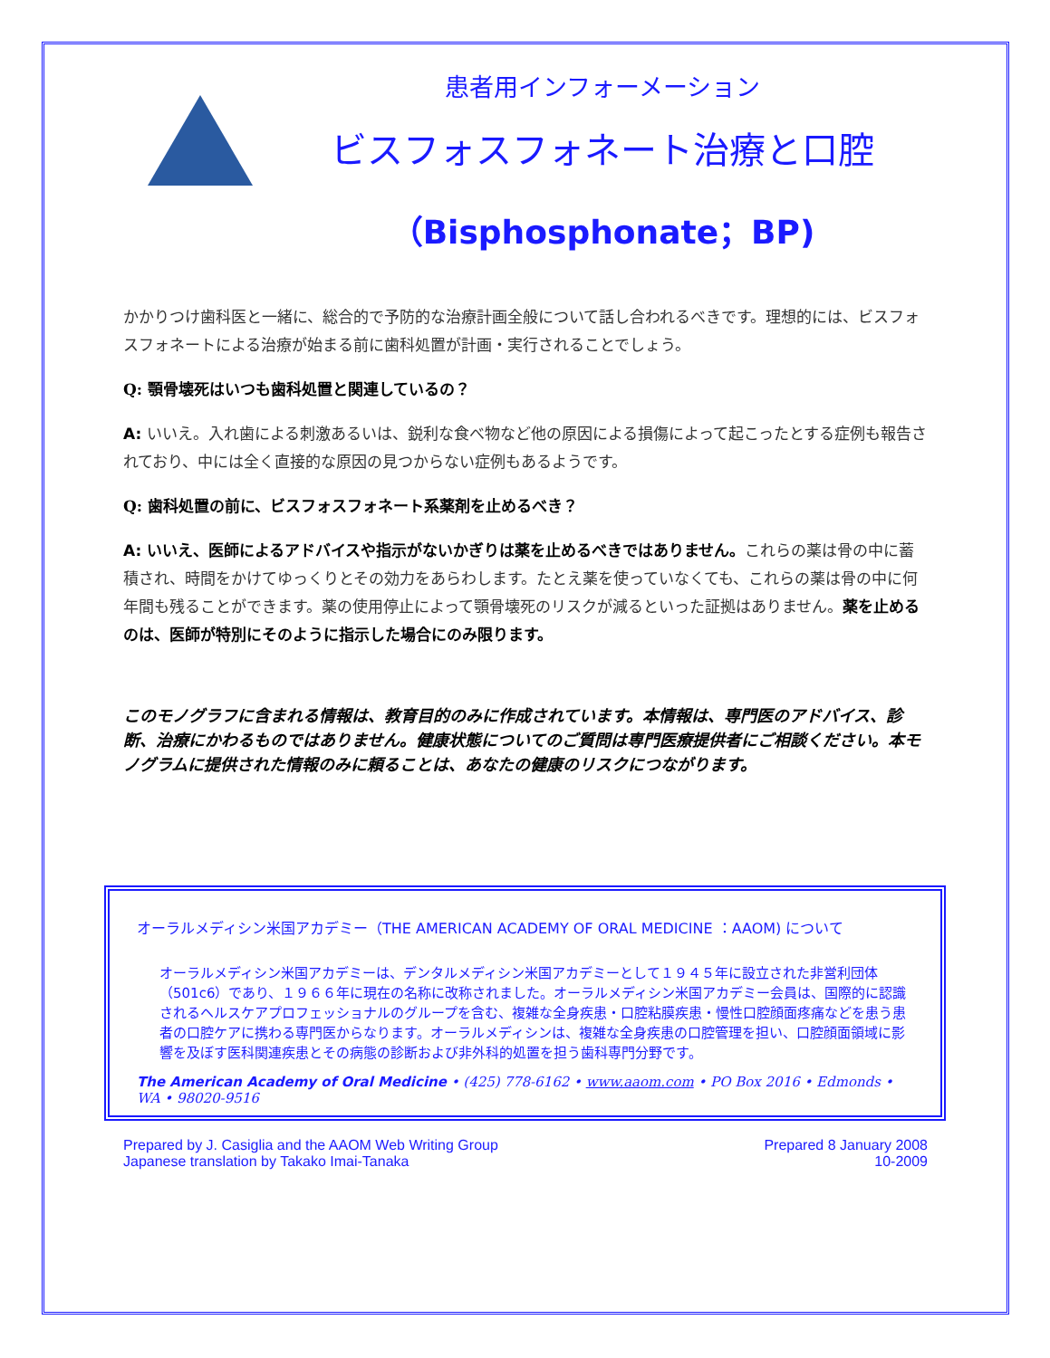患者用インフォーメーション
ビスフォスフォネート治療と口腔
（Bisphosphonate；BP)
かかりつけ歯科医と一緒に、総合的で予防的な治療計画全般について話し合われるべきです。理想的には、ビスフォスフォネートによる治療が始まる前に歯科処置が計画・実行されることでしょう。
Q: 顎骨壊死はいつも歯科処置と関連しているの？
A: いいえ。入れ歯による刺激あるいは、鋭利な食べ物など他の原因による損傷によって起こったとする症例も報告されており、中には全く直接的な原因の見つからない症例もあるようです。
Q: 歯科処置の前に、ビスフォスフォネート系薬剤を止めるべき？
A: いいえ、医師によるアドバイスや指示がないかぎりは薬を止めるべきではありません。これらの薬は骨の中に蓄積され、時間をかけてゆっくりとその効力をあらわします。たとえ薬を使っていなくても、これらの薬は骨の中に何年間も残ることができます。薬の使用停止によって顎骨壊死のリスクが減るといった証拠はありません。薬を止めるのは、医師が特別にそのように指示した場合にのみ限ります。
このモノグラフに含まれる情報は、教育目的のみに作成されています。本情報は、専門医のアドバイス、診断、治療にかわるものではありません。健康状態についてのご質問は専門医療提供者にご相談ください。本モノグラムに提供された情報のみに頼ることは、あなたの健康のリスクにつながります。
オーラルメディシン米国アカデミー（THE AMERICAN ACADEMY OF ORAL MEDICINE ：AAOM) について
オーラルメディシン米国アカデミーは、デンタルメディシン米国アカデミーとして１９４５年に設立された非営利団体（501c6）であり、１９６６年に現在の名称に改称されました。オーラルメディシン米国アカデミー会員は、国際的に認識されるヘルスケアプロフェッショナルのグループを含む、複雑な全身疾患・口腔粘膜疾患・慢性口腔顔面疼痛などを患う患者の口腔ケアに携わる専門医からなります。オーラルメディシンは、複雑な全身疾患の口腔管理を担い、口腔顔面領域に影響を及ぼす医科関連疾患とその病態の診断および非外科的処置を担う歯科専門分野です。
The American Academy of Oral Medicine • (425) 778-6162 • www.aaom.com • PO Box 2016 • Edmonds • WA • 98020-9516
Prepared by J. Casiglia and the AAOM Web Writing Group
Japanese translation by Takako Imai-Tanaka
Prepared 8 January 2008
10-2009